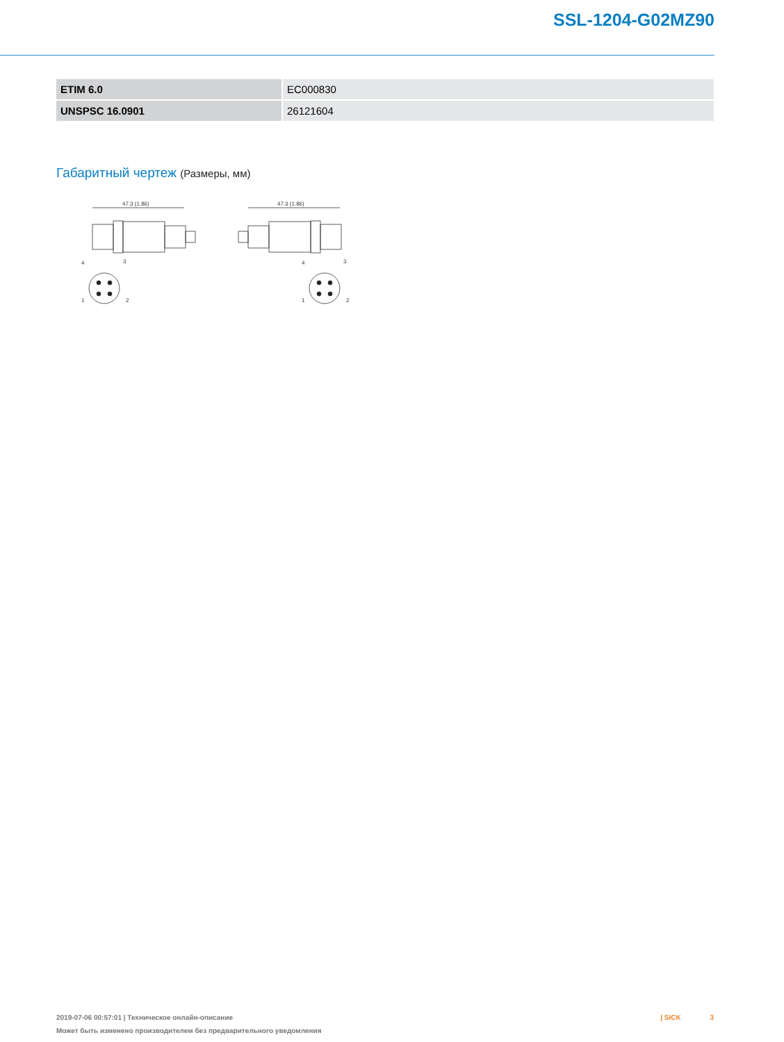SSL-1204-G02MZ90
| ETIM 6.0 | EC000830 |
| UNSPSC 16.0901 | 26121604 |
Габаритный чертеж (Размеры, мм)
47.3 (1.86)
4
3
1
2
47.3 (1.86)
4
3
1
2
2019-07-06 00:57:01 | Техническое онлайн-описание
Может быть изменено производителем без предварительного уведомления
| SICK 3